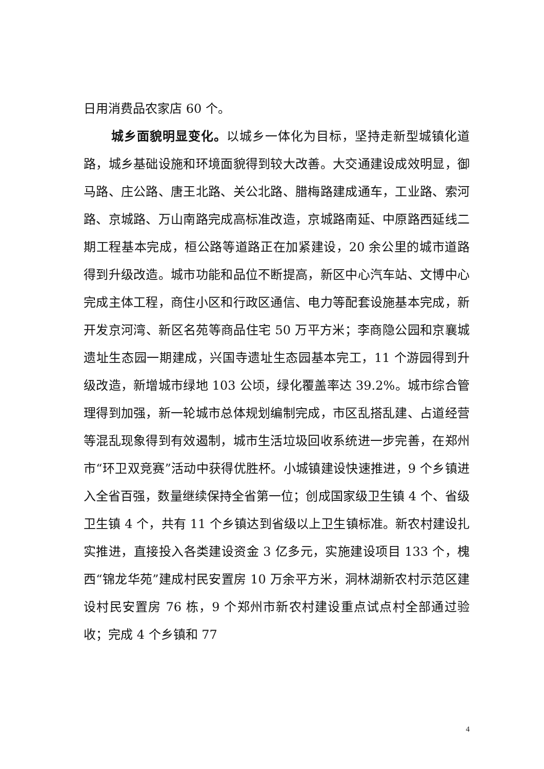日用消费品农家店 60 个。
城乡面貌明显变化。以城乡一体化为目标，坚持走新型城镇化道路，城乡基础设施和环境面貌得到较大改善。大交通建设成效明显，御马路、庄公路、唐王北路、关公北路、腊梅路建成通车，工业路、索河路、京城路、万山南路完成高标准改造，京城路南延、中原路西延线二期工程基本完成，桓公路等道路正在加紧建设，20 余公里的城市道路得到升级改造。城市功能和品位不断提高，新区中心汽车站、文博中心完成主体工程，商住小区和行政区通信、电力等配套设施基本完成，新开发京河湾、新区名苑等商品住宅 50 万平方米；李商隐公园和京襄城遗址生态园一期建成，兴国寺遗址生态园基本完工，11 个游园得到升级改造，新增城市绿地 103 公顷，绿化覆盖率达 39.2%。城市综合管理得到加强，新一轮城市总体规划编制完成，市区乱搭乱建、占道经营等混乱现象得到有效遏制，城市生活垃圾回收系统进一步完善，在郑州市“环卫双竞赛”活动中获得优胜杯。小城镇建设快速推进，9 个乡镇进入全省百强，数量继续保持全省第一位；创成国家级卫生镇 4 个、省级卫生镇 4 个，共有 11 个乡镇达到省级以上卫生镇标准。新农村建设扎实推进，直接投入各类建设资金 3 亿多元，实施建设项目 133 个，槐西“锦龙华苑”建成村民安置房 10 万余平方米，洞林湖新农村示范区建设村民安置房 76 栋，9 个郑州市新农村建设重点试点村全部通过验收；完成 4 个乡镇和 77
4